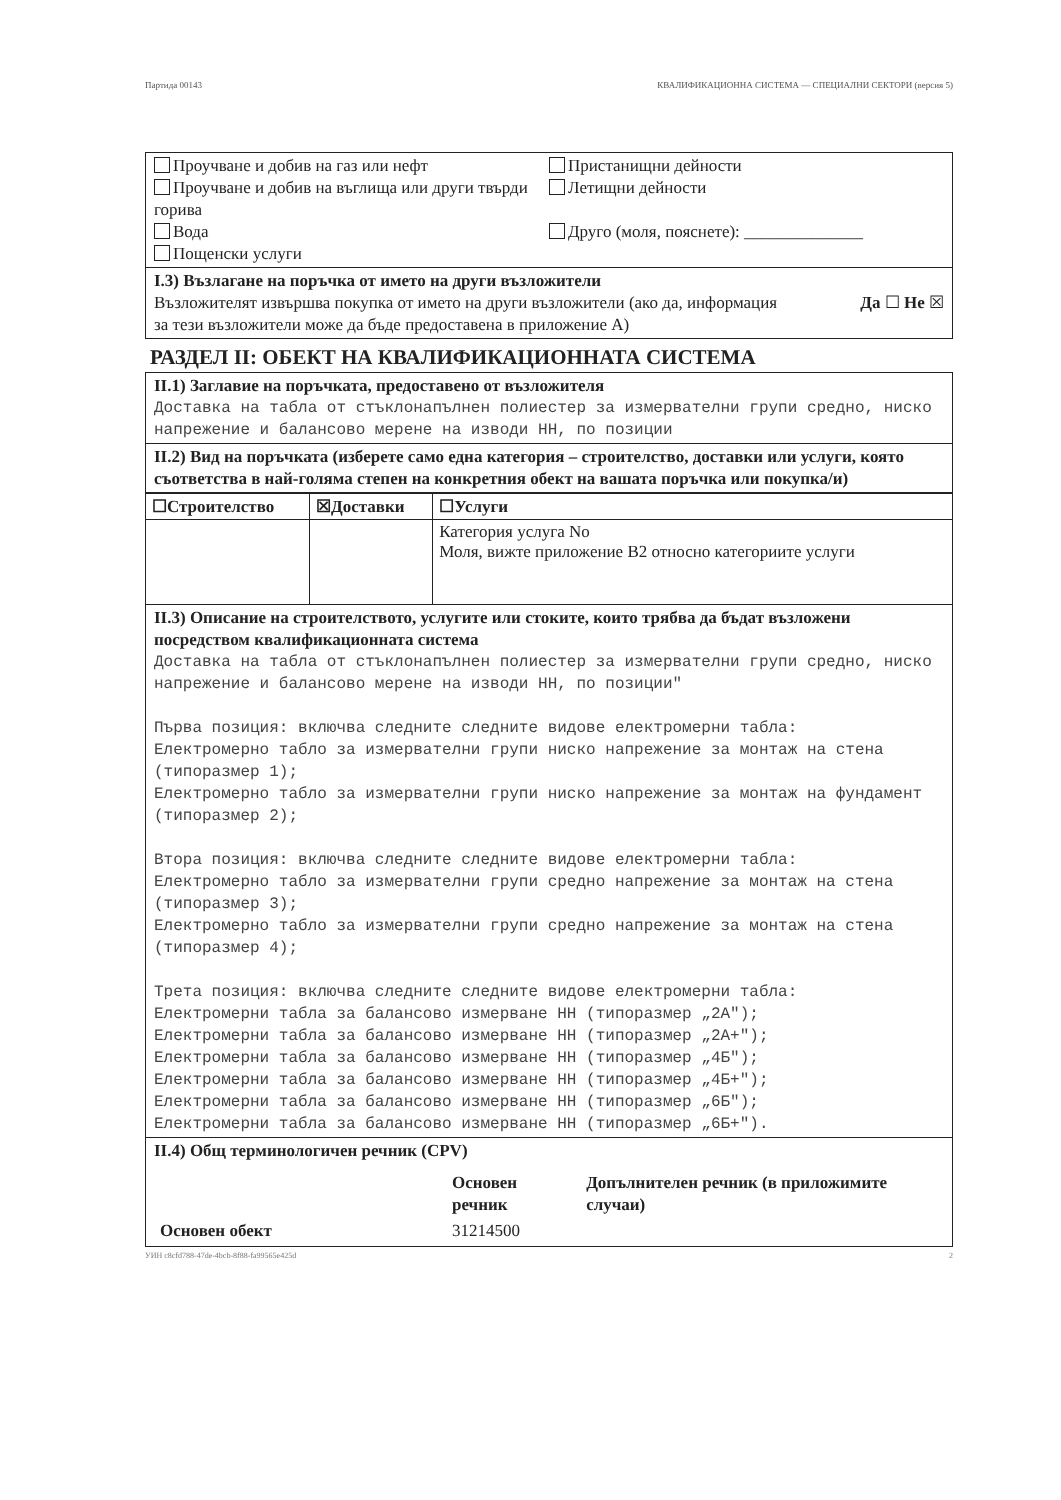Партида 00143 КВАЛИФИКАЦИОННА СИСТЕМА — СПЕЦИАЛНИ СЕКТОРИ (версия 5)
Проучване и добив на газ или нефт
Проучване и добив на въглища или други твърди горива
Вода
Пощенски услуги
Пристанищни дейности
Летищни дейности
Друго (моля, пояснете): ______________
I.3) Възлагане на поръчка от името на други възложители
Възложителят извършва покупка от името на други възложители (ако да, информация за тези възложители може да бъде предоставена в приложение А)
Да ☐ Не ☒
РАЗДЕЛ II: ОБЕКТ НА КВАЛИФИКАЦИОННАТА СИСТЕМА
II.1) Заглавие на поръчката, предоставено от възложителя
Доставка на табла от стъклонапълнен полиестер за измервателни групи средно, ниско напрежение и балансово мерене на изводи НН, по позиции
II.2) Вид на поръчката (изберете само една категория – строителство, доставки или услуги, която съответства в най-голяма степен на конкретния обект на вашата поръчка или покупка/и)
| ☐Строителство | ☒Доставки | ☐Услуги |
| | | Категория услуга No Моля, вижте приложение В2 относно категориите услуги |
II.3) Описание на строителството, услугите или стоките, които трябва да бъдат възложени посредством квалификационната система
Доставка на табла от стъклонапълнен полиестер за измервателни групи средно, ниско напрежение и балансово мерене на изводи НН, по позиции" Първа позиция: включва следните следните видове електромерни табла: Електромерно табло за измервателни групи ниско напрежение за монтаж на стена (типоразмер 1); Електромерно табло за измервателни групи ниско напрежение за монтаж на фундамент (типоразмер 2); Втора позиция: включва следните следните видове електромерни табла: Електромерно табло за измервателни групи средно напрежение за монтаж на стена (типоразмер 3); Електромерно табло за измервателни групи средно напрежение за монтаж на стена (типоразмер 4); Трета позиция: включва следните следните видове електромерни табла: Електромерни табла за балансово измерване НН (типоразмер „2А"); Електромерни табла за балансово измерване НН (типоразмер „2А+"); Електромерни табла за балансово измерване НН (типоразмер „4Б"); Електромерни табла за балансово измерване НН (типоразмер „4Б+"); Електромерни табла за балансово измерване НН (типоразмер „6Б"); Електромерни табла за балансово измерване НН (типоразмер „6Б+").
II.4) Общ терминологичен речник (CPV)
| | Основен речник | Допълнителен речник (в приложимите случаи) |
| Основен обект | 31214500 | |
УИН c8cfd788-47de-4bcb-8f88-fa99565e425d 2